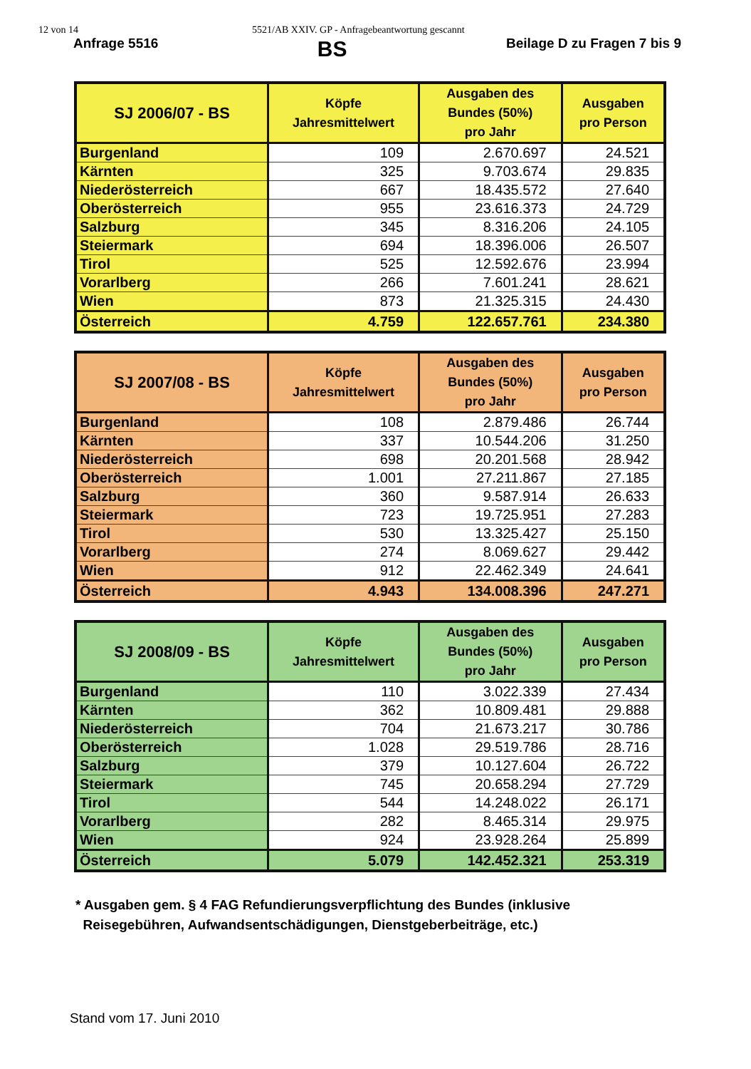12 von 14 5521/AB XXIV. GP - Anfragebeantwortung gescannt
Anfrage 5516 BS Beilage D zu Fragen 7 bis 9
| SJ 2006/07 - BS | Köpfe Jahresmittelwert | Ausgaben des Bundes (50%) pro Jahr | Ausgaben pro Person |
| --- | --- | --- | --- |
| Burgenland | 109 | 2.670.697 | 24.521 |
| Kärnten | 325 | 9.703.674 | 29.835 |
| Niederösterreich | 667 | 18.435.572 | 27.640 |
| Oberösterreich | 955 | 23.616.373 | 24.729 |
| Salzburg | 345 | 8.316.206 | 24.105 |
| Steiermark | 694 | 18.396.006 | 26.507 |
| Tirol | 525 | 12.592.676 | 23.994 |
| Vorarlberg | 266 | 7.601.241 | 28.621 |
| Wien | 873 | 21.325.315 | 24.430 |
| Österreich | 4.759 | 122.657.761 | 234.380 |
| SJ 2007/08 - BS | Köpfe Jahresmittelwert | Ausgaben des Bundes (50%) pro Jahr | Ausgaben pro Person |
| --- | --- | --- | --- |
| Burgenland | 108 | 2.879.486 | 26.744 |
| Kärnten | 337 | 10.544.206 | 31.250 |
| Niederösterreich | 698 | 20.201.568 | 28.942 |
| Oberösterreich | 1.001 | 27.211.867 | 27.185 |
| Salzburg | 360 | 9.587.914 | 26.633 |
| Steiermark | 723 | 19.725.951 | 27.283 |
| Tirol | 530 | 13.325.427 | 25.150 |
| Vorarlberg | 274 | 8.069.627 | 29.442 |
| Wien | 912 | 22.462.349 | 24.641 |
| Österreich | 4.943 | 134.008.396 | 247.271 |
| SJ 2008/09 - BS | Köpfe Jahresmittelwert | Ausgaben des Bundes (50%) pro Jahr | Ausgaben pro Person |
| --- | --- | --- | --- |
| Burgenland | 110 | 3.022.339 | 27.434 |
| Kärnten | 362 | 10.809.481 | 29.888 |
| Niederösterreich | 704 | 21.673.217 | 30.786 |
| Oberösterreich | 1.028 | 29.519.786 | 28.716 |
| Salzburg | 379 | 10.127.604 | 26.722 |
| Steiermark | 745 | 20.658.294 | 27.729 |
| Tirol | 544 | 14.248.022 | 26.171 |
| Vorarlberg | 282 | 8.465.314 | 29.975 |
| Wien | 924 | 23.928.264 | 25.899 |
| Österreich | 5.079 | 142.452.321 | 253.319 |
* Ausgaben gem. § 4 FAG Refundierungsverpflichtung des Bundes (inklusive
Reisegebühren, Aufwandsentschädigungen, Dienstgeberbeiträge, etc.)
Stand vom 17. Juni 2010